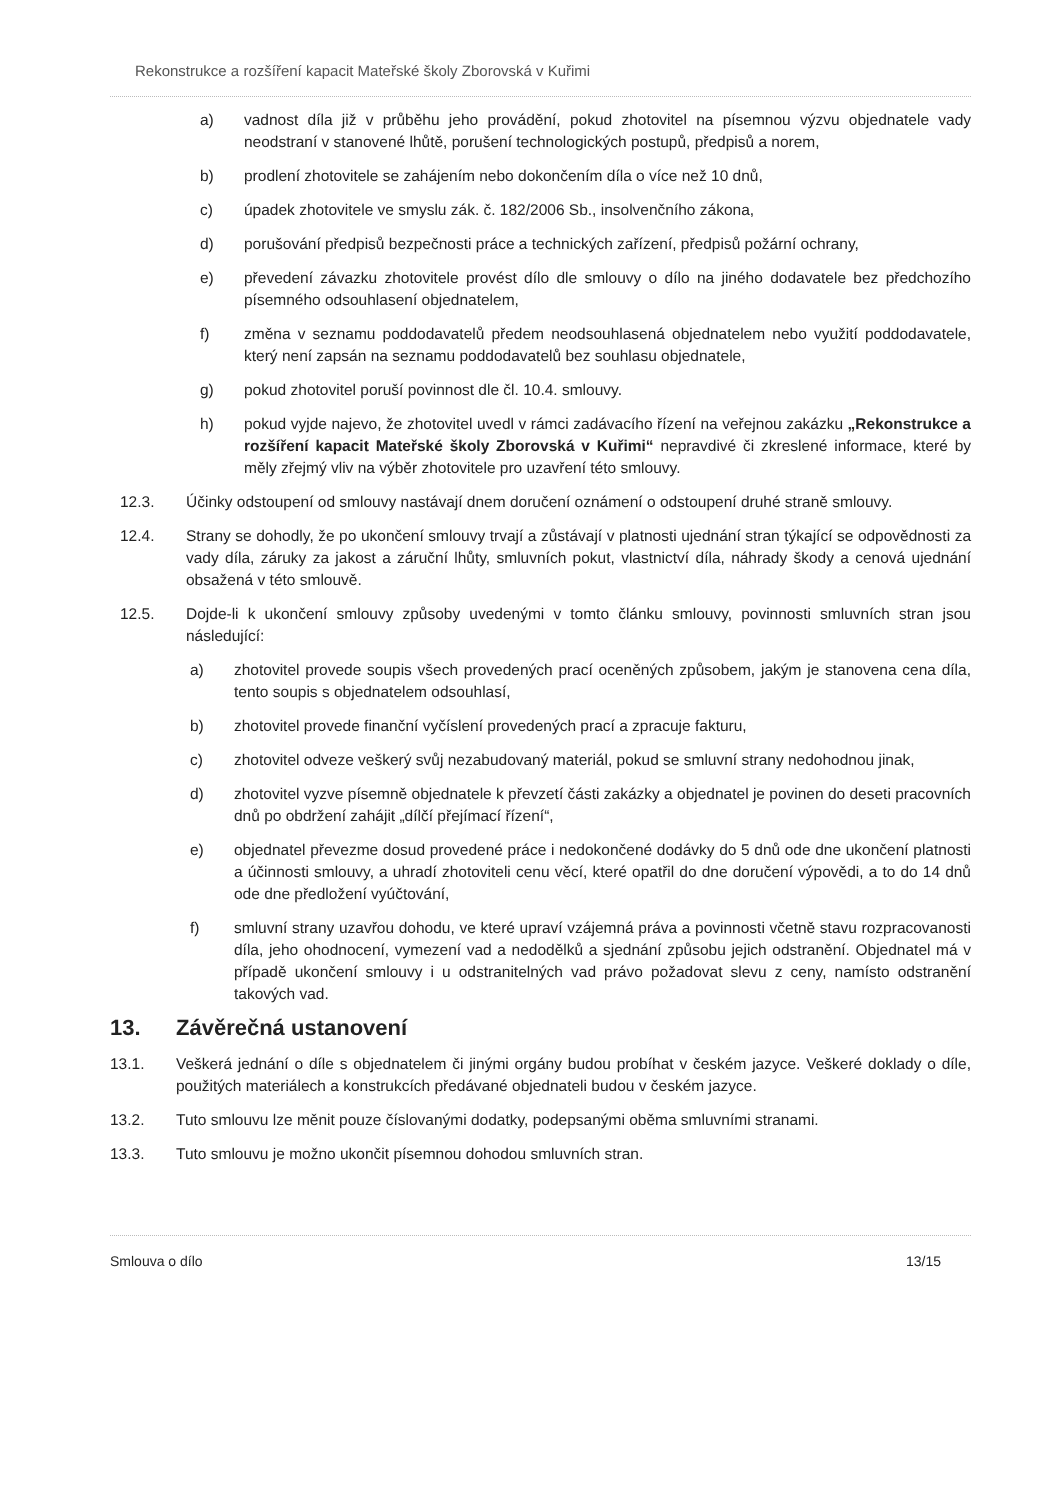Rekonstrukce a rozšíření kapacit Mateřské školy Zborovská v Kuřimi
a) vadnost díla již v průběhu jeho provádění, pokud zhotovitel na písemnou výzvu objednatele vady neodstraní v stanovené lhůtě, porušení technologických postupů, předpisů a norem,
b) prodlení zhotovitele se zahájením nebo dokončením díla o více než 10 dnů,
c) úpadek zhotovitele ve smyslu zák. č. 182/2006 Sb., insolvenčního zákona,
d) porušování předpisů bezpečnosti práce a technických zařízení, předpisů požární ochrany,
e) převedení závazku zhotovitele provést dílo dle smlouvy o dílo na jiného dodavatele bez předchozího písemného odsouhlasení objednatelem,
f) změna v seznamu poddodavatelů předem neodsouhlasená objednatelem nebo využití poddodavatele, který není zapsán na seznamu poddodavatelů bez souhlasu objednatele,
g) pokud zhotovitel poruší povinnost dle čl. 10.4. smlouvy.
h) pokud vyjde najevo, že zhotovitel uvedl v rámci zadávacího řízení na veřejnou zakázku „Rekonstrukce a rozšíření kapacit Mateřské školy Zborovská v Kuřimi“ nepravdivé či zkreslené informace, které by měly zřejmý vliv na výběr zhotovitele pro uzavření této smlouvy.
12.3. Účinky odstoupení od smlouvy nastávají dnem doručení oznámení o odstoupení druhé straně smlouvy.
12.4. Strany se dohodly, že po ukončení smlouvy trvají a zůstávají v platnosti ujednání stran týkající se odpovědnosti za vady díla, záruky za jakost a záruční lhůty, smluvních pokut, vlastnictví díla, náhrady škody a cenová ujednání obsažená v této smlouvě.
12.5. Dojde-li k ukončení smlouvy způsoby uvedenými v tomto článku smlouvy, povinnosti smluvních stran jsou následující:
a) zhotovitel provede soupis všech provedených prací oceněných způsobem, jakým je stanovena cena díla, tento soupis s objednatelem odsouhlasí,
b) zhotovitel provede finanční vyčíslení provedených prací a zpracuje fakturu,
c) zhotovitel odveze veškerý svůj nezabudovaný materiál, pokud se smluvní strany nedohodnou jinak,
d) zhotovitel vyzve písemně objednatele k převzetí části zakázky a objednatel je povinen do deseti pracovních dnů po obdržení zahájit „dílčí přejímací řízení“,
e) objednatel převezme dosud provedené práce i nedokončené dodávky do 5 dnů ode dne ukončení platnosti a účinnosti smlouvy, a uhradí zhotoviteli cenu věcí, které opatřil do dne doručení výpovědi, a to do 14 dnů ode dne předložení vyúčtování,
f) smluvní strany uzavřou dohodu, ve které upraví vzájemná práva a povinnosti včetně stavu rozpracovanosti díla, jeho ohodnocení, vymezení vad a nedodělků a sjednání způsobu jejich odstranění. Objednatel má v případě ukončení smlouvy i u odstranitelných vad právo požadovat slevu z ceny, namísto odstranění takových vad.
13. Závěrečná ustanovení
13.1. Veškerá jednání o díle s objednatelem či jinými orgány budou probíhat v českém jazyce. Veškeré doklady o díle, použitých materiálech a konstrukcích předávané objednateli budou v českém jazyce.
13.2. Tuto smlouvu lze měnit pouze číslovanými dodatky, podepsanými oběma smluvními stranami.
13.3. Tuto smlouvu je možno ukončit písemnou dohodou smluvních stran.
Smlouva o dílo 13/15